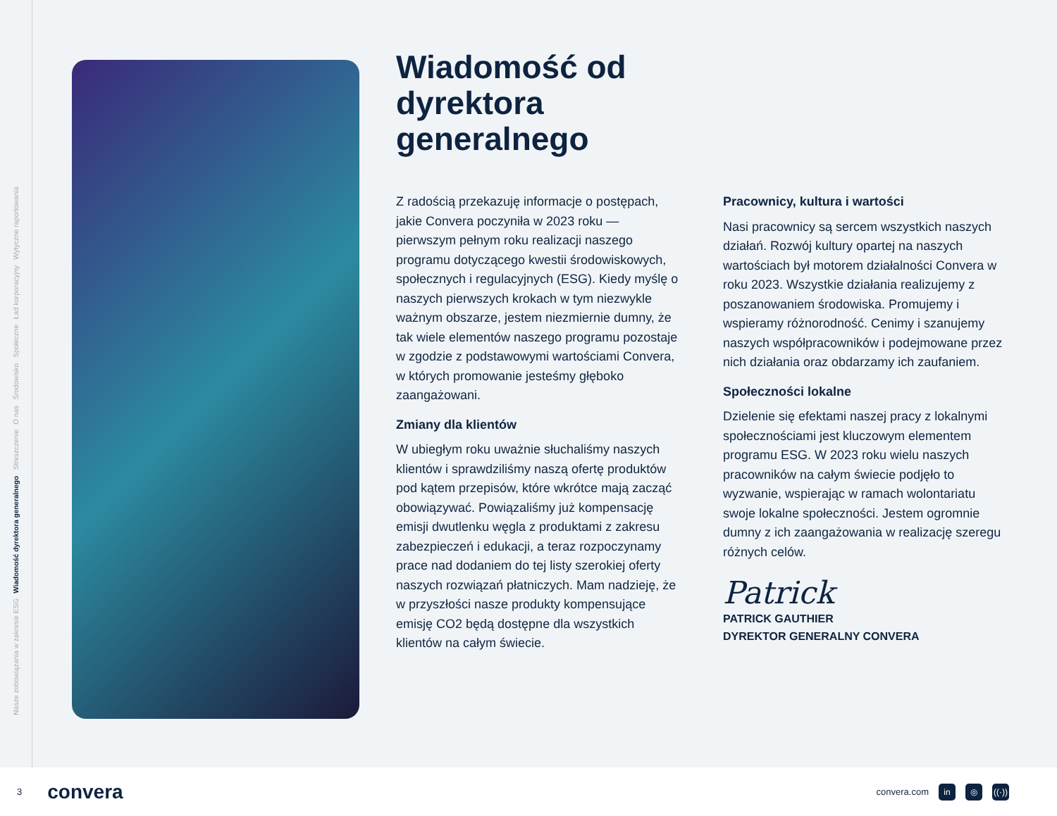Wytyczne raportowania
Ład korporacyjny
Społeczne
Środowisko
O nas
Streszczenie
Wiadomość dyrektora generalnego
Nasze zobowiązania w zakresie ESG
Wiadomość od
dyrektora
generalnego
Z radością przekazuję informacje o postępach, jakie Convera poczyniła w 2023 roku — pierwszym pełnym roku realizacji naszego programu dotyczącego kwestii środowiskowych, społecznych i regulacyjnych (ESG). Kiedy myślę o naszych pierwszych krokach w tym niezwykle ważnym obszarze, jestem niezmiernie dumny, że tak wiele elementów naszego programu pozostaje w zgodzie z podstawowymi wartościami Convera, w których promowanie jesteśmy głęboko zaangażowani.
Zmiany dla klientów
W ubiegłym roku uważnie słuchaliśmy naszych klientów i sprawdziliśmy naszą ofertę produktów pod kątem przepisów, które wkrótce mają zacząć obowiązywać. Powiązaliśmy już kompensację emisji dwutlenku węgla z produktami z zakresu zabezpieczeń i edukacji, a teraz rozpoczynamy prace nad dodaniem do tej listy szerokiej oferty naszych rozwiązań płatniczych. Mam nadzieję, że w przyszłości nasze produkty kompensujące emisję CO2 będą dostępne dla wszystkich klientów na całym świecie.
Pracownicy, kultura i wartości
Nasi pracownicy są sercem wszystkich naszych działań. Rozwój kultury opartej na naszych wartościach był motorem działalności Convera w roku 2023. Wszystkie działania realizujemy z poszanowaniem środowiska. Promujemy i wspieramy różnorodność. Cenimy i szanujemy naszych współpracowników i podejmowane przez nich działania oraz obdarzamy ich zaufaniem.
Społeczności lokalne
Dzielenie się efektami naszej pracy z lokalnymi społecznościami jest kluczowym elementem programu ESG. W 2023 roku wielu naszych pracowników na całym świecie podjęło to wyzwanie, wspierając w ramach wolontariatu swoje lokalne społeczności. Jestem ogromnie dumny z ich zaangażowania w realizację szeregu różnych celów.
Patrick
PATRICK GAUTHIER
DYREKTOR GENERALNY CONVERA
3 convera
convera.com in ◎ ((·))